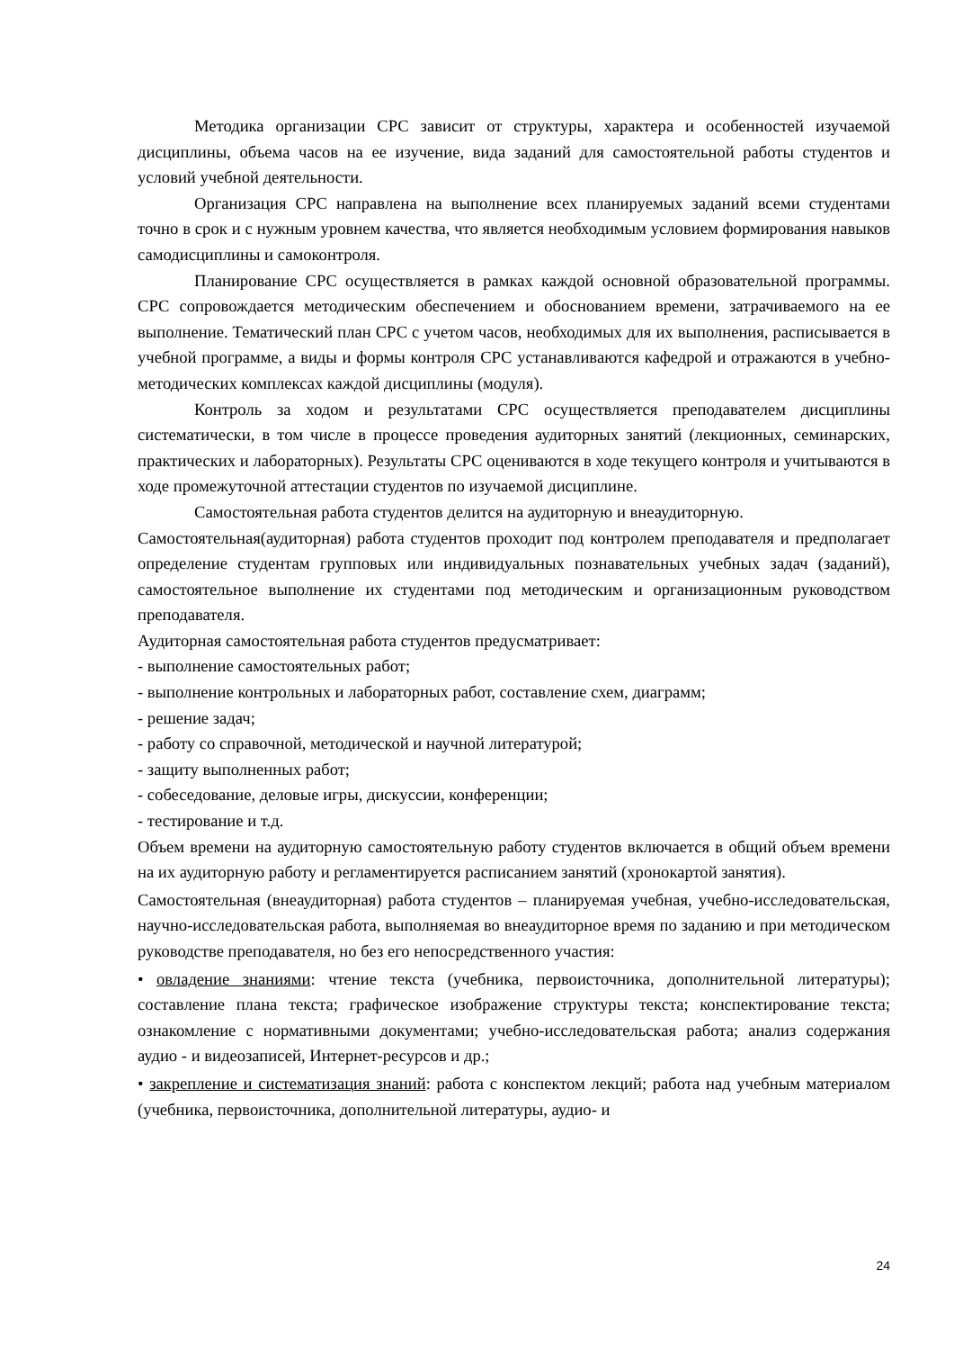Методика организации СРС зависит от структуры, характера и особенностей изучаемой дисциплины, объема часов на ее изучение, вида заданий для самостоятельной работы студентов и условий учебной деятельности.
Организация СРС направлена на выполнение всех планируемых заданий всеми студентами точно в срок и с нужным уровнем качества, что является необходимым условием формирования навыков самодисциплины и самоконтроля.
Планирование СРС осуществляется в рамках каждой основной образовательной программы. СРС сопровождается методическим обеспечением и обоснованием времени, затрачиваемого на ее выполнение. Тематический план СРС с учетом часов, необходимых для их выполнения, расписывается в учебной программе, а виды и формы контроля СРС устанавливаются кафедрой и отражаются в учебно-методических комплексах каждой дисциплины (модуля).
Контроль за ходом и результатами СРС осуществляется преподавателем дисциплины систематически, в том числе в процессе проведения аудиторных занятий (лекционных, семинарских, практических и лабораторных). Результаты СРС оцениваются в ходе текущего контроля и учитываются в ходе промежуточной аттестации студентов по изучаемой дисциплине.
Самостоятельная работа студентов делится на аудиторную и внеаудиторную.
Самостоятельная(аудиторная) работа студентов проходит под контролем преподавателя и предполагает определение студентам групповых или индивидуальных познавательных учебных задач (заданий), самостоятельное выполнение их студентами под методическим и организационным руководством преподавателя.
Аудиторная самостоятельная работа студентов предусматривает:
- выполнение самостоятельных работ;
- выполнение контрольных и лабораторных работ, составление схем, диаграмм;
- решение задач;
- работу со справочной, методической и научной литературой;
- защиту выполненных работ;
- собеседование, деловые игры, дискуссии, конференции;
- тестирование и т.д.
Объем времени на аудиторную самостоятельную работу студентов включается в общий объем времени на их аудиторную работу и регламентируется расписанием занятий (хронокартой занятия).
Самостоятельная (внеаудиторная) работа студентов – планируемая учебная, учебно-исследовательская, научно-исследовательская работа, выполняемая во внеаудиторное время по заданию и при методическом руководстве преподавателя, но без его непосредственного участия:
• овладение знаниями: чтение текста (учебника, первоисточника, дополнительной литературы); составление плана текста; графическое изображение структуры текста; конспектирование текста; ознакомление с нормативными документами; учебно-исследовательская работа; анализ содержания аудио - и видеозаписей, Интернет-ресурсов и др.;
• закрепление и систематизация знаний: работа с конспектом лекций; работа над учебным материалом (учебника, первоисточника, дополнительной литературы, аудио- и
24